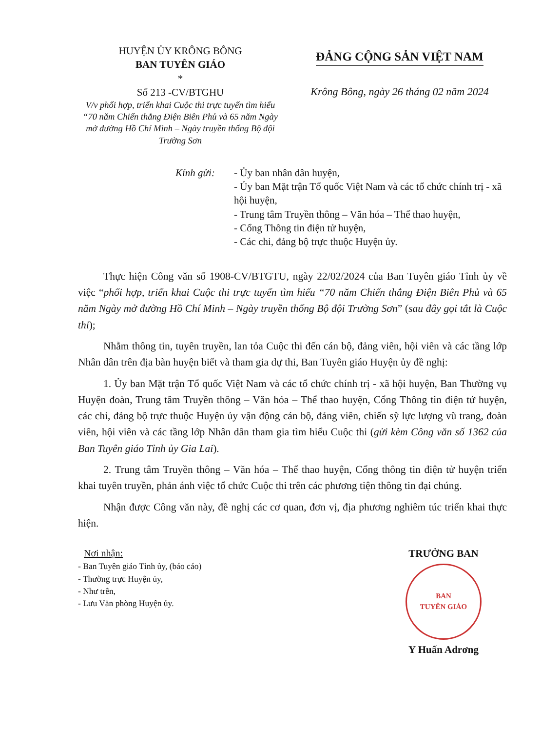HUYỆN ỦY KRÔNG BÔNG
BAN TUYÊN GIÁO
*
Số 213 -CV/BTGHU
V/v phối hợp, triển khai Cuộc thi trực tuyến tìm hiểu “70 năm Chiến thắng Điện Biên Phủ và 65 năm Ngày mở đường Hồ Chí Minh – Ngày truyền thống Bộ đội Trường Sơn
ĐẢNG CỘNG SẢN VIỆT NAM
Krông Bông, ngày 26 tháng 02 năm 2024
Kính gửi: - Ủy ban nhân dân huyện,
- Ủy ban Mặt trận Tổ quốc Việt Nam và các tổ chức chính trị - xã hội huyện,
- Trung tâm Truyền thông – Văn hóa – Thể thao huyện,
- Cổng Thông tin điện tử huyện,
- Các chi, đảng bộ trực thuộc Huyện ủy.
Thực hiện Công văn số 1908-CV/BTGTU, ngày 22/02/2024 của Ban Tuyên giáo Tỉnh ủy về việc “phối hợp, triển khai Cuộc thi trực tuyến tìm hiểu “70 năm Chiến thắng Điện Biên Phủ và 65 năm Ngày mở đường Hồ Chí Minh – Ngày truyền thống Bộ đội Trường Sơn” (sau đây gọi tắt là Cuộc thi);
Nhằm thông tin, tuyên truyền, lan tỏa Cuộc thi đến cán bộ, đảng viên, hội viên và các tầng lớp Nhân dân trên địa bàn huyện biết và tham gia dự thi, Ban Tuyên giáo Huyện ủy đề nghị:
1. Ủy ban Mặt trận Tổ quốc Việt Nam và các tổ chức chính trị - xã hội huyện, Ban Thường vụ Huyện đoàn, Trung tâm Truyền thông – Văn hóa – Thể thao huyện, Cổng Thông tin điện tử huyện, các chi, đảng bộ trực thuộc Huyện ủy vận động cán bộ, đảng viên, chiến sỹ lực lượng vũ trang, đoàn viên, hội viên và các tầng lớp Nhân dân tham gia tìm hiểu Cuộc thi (gửi kèm Công văn số 1362 của Ban Tuyên giáo Tỉnh ủy Gia Lai).
2. Trung tâm Truyền thông – Văn hóa – Thể thao huyện, Cổng thông tin điện tử huyện triển khai tuyên truyền, phản ánh việc tổ chức Cuộc thi trên các phương tiện thông tin đại chúng.
Nhận được Công văn này, đề nghị các cơ quan, đơn vị, địa phương nghiêm túc triển khai thực hiện.
Nơi nhận:
- Ban Tuyên giáo Tỉnh ủy, (báo cáo)
- Thường trực Huyện ủy,
- Như trên,
- Lưu Văn phòng Huyện ủy.
TRƯỞNG BAN
BAN
TUYÊN GIÁO
Y Huấn Adrơng